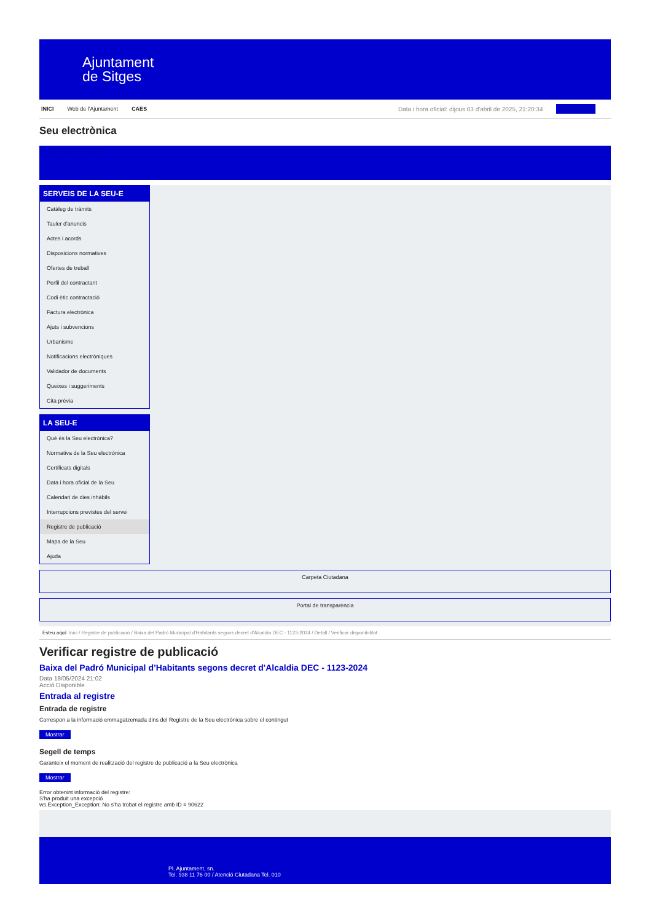Ajuntament
de Sitges
INICI Web de l'Ajuntament CAES Data i hora oficial: dijous 03 d'abril de 2025, 21:20:34 Sincronitzar
Seu electrònica
Obtenir còpia autèntica
SERVEIS DE LA SEU-E
Catàleg de tràmits
Tauler d'anuncis
Actes i acords
Disposicions normatives
Ofertes de treball
Perfil del contractant
Codi ètic contractació
Factura electrònica
Ajuts i subvencions
Urbanisme
Notificacions electròniques
Validador de documents
Queixes i suggeriments
Cita prèvia
LA SEU-E
Què és la Seu electrònica?
Normativa de la Seu electrònica
Certificats digitals
Data i hora oficial de la Seu
Calendari de dies inhàbils
Interrupcions previstes del servei
Registre de publicació
Mapa de la Seu
Ajuda
Carpeta Ciutadana
Portal de transparència
Esteu aquí: Inici / Registre de publicació / Baixa del Padró Municipal d'Habitants segons decret d'Alcaldia DEC - 1123-2024 / Detall / Verificar disponibilitat
Verificar registre de publicació
Baixa del Padró Municipal d’Habitants segons decret d'Alcaldia DEC - 1123-2024
Data 18/05/2024 21:02
Acció Disponible
Entrada al registre
Entrada de registre
Correspon a la informació emmagatzemada dins del Registre de la Seu electrònica sobre el contingut
Mostrar
Segell de temps
Garanteix el moment de realització del registre de publicació a la Seu electrònica
Mostrar
Error obtenint informació del registre:
S'ha produit una excepció
ws.Exception_Exception: No s'ha trobat el registre amb ID = 90622
Pl. Ajuntament, sn.
Tel. 938 11 76 00 / Atenció Ciutadana Tel. 010